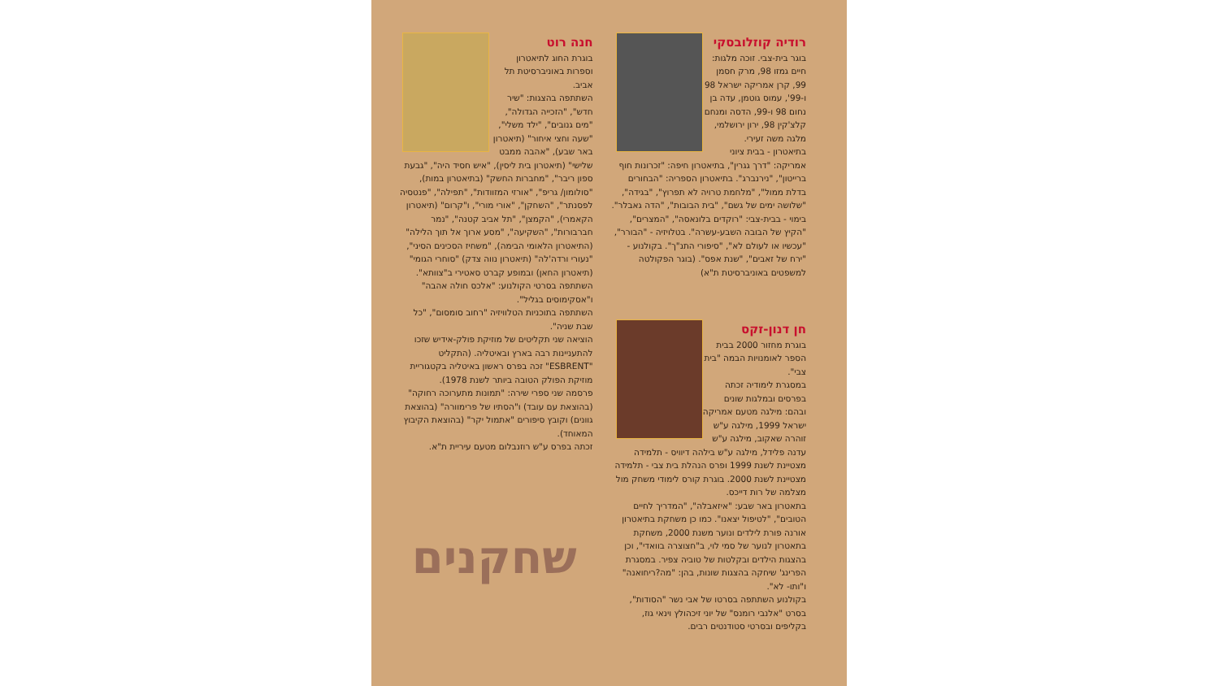רודיה קוזלובסקי
בוגר בית-צבי. זוכה מלגות: חיים גמזו 98, מרק חסמן 99, קרן אמריקה ישראל 98 ו-99', עמוס גוטמן, עדה בן נחום 98 ו-99, הדסה ומנחם קלצ'קין 98, ירון ירושלמי, מלגה משה זעירי.
בתיאטרון - בבית ציוני אמריקה: "דרך גגרין", בתיאטרון חיפה: "זכרונות חוף ברייטון", "נירנברג". בתיאטרון הספריה: "הבחורים בדלת ממול", "מלחמת טרויה לא תפרוץ", "בגידה", "שלושה ימים של גשם", "בית הבובות", "הדה גאבלר". בימוי - בבית-צבי: "רוקדים בלונאסה", "המצרים", "הקיץ של הבובה השבע-עשרה". בטלויזיה - "הבורר", "עכשיו או לעולם לא", "סיפורי התנ"ך". בקולנוע - "ירח של זאבים", "שנת אפס". (בוגר הפקולטה למשפטים באוניברסיטת ת"א)
חן דנון-זקס
בוגרת מחזור 2000 בבית הספר לאומנויות הבמה "בית צבי".
במסגרת לימודיה זכתה בפרסים ובמלגות שונים ובהם: מילגה מטעם אמריקה ישראל 1999, מילגה ע"ש זוהרה שאקוב, מילגה ע"ש עדנה פלידל, מילגה ע"ש בילהה דיוויס - תלמידה מצטיינת לשנת 1999 ופרס הנהלת בית צבי - תלמידה מצטיינת לשנת 2000. בוגרת קורס לימודי משחק מול מצלמה של רות דייכס.
בתאטרון באר שבע: "איזאבלה", "המדריך לחיים הטובים", "לטיפול יצאנו". כמו כן משחקת בתיאטרון אורנה פורת לילדים ונוער משנת 2000, משחקת בתאטרון לנוער של סמי לוי, ב"חצוצרה בוואדי", וכן בהצגות הילדים ובקלטות של טוביה צפיר. במסגרת הפרינג' שיחקה בהצגות שונות, בהן: "מה?ריחואנה" ו"ותו- לא".
בקולנוע השתתפה בסרטו של אבי נשר "הסודות", בסרט "אלנבי רומנס" של יוני זיכהולץ וינאי גוז, בקליפים ובסרטי סטודנטים רבים.
חנה רוט
בוגרת החוג לתיאטרון וספרות באוניברסיטת תל אביב.
השתתפה בהצגות: "שיר חדש", "הזכייה הגדולה", "מים גנובים", "ילד משלי", "שעה וחצי איחור" (תיאטרון באר שבע), "אהבה ממבט שלישי" (תיאטרון בית ליסין), "איש חסיד היה", "גבעת ספון ריבר", "מחברות החשק" (בתיאטרון במות), "סולומון/ גריפ", "אורזי המזוודות", "תפילה", "פנטסיה לפסנתר", "השחקן", "אורי מורי", ו"קרום" (תיאטרון הקאמרי), "הקמצן", "תל אביב קטנה", "נמר חברבורות", "השקיעה", "מסע ארוך אל תוך הלילה" (התיאטרון הלאומי הבימה), "משחיז הסכינים הסיני", "נעורי ורדה'לה" (תיאטרון נווה צדק) "סוחרי הגומי" (תיאטרון החאן) ובמופע קברט סאטירי ב"צוותא".
השתתפה בסרטי הקולנוע: "אלכס חולה אהבה" ו"אסקימוסים בגליל".
השתתפה בתוכניות הטלוויזיה "רחוב סומסום", "כל שבת שניה".
הוציאה שני תקליטים של מוזיקת פולק-אידיש שזכו להתעניינות רבה בארץ ובאיטליה. (התקליט "ESBRENT" זכה בפרס ראשון באיטליה בקטגוריית מוזיקת הפולק הטובה ביותר לשנת 1978).
פרסמה שני ספרי שירה: "תמונות מתערוכה רחוקה" (בהוצאת עם עובד) ו"הסתיו של פרימוורה" (בהוצאת גוונים) וקובץ סיפורים "אתמול יקר" (בהוצאת הקיבוץ המאוחד).
זכתה בפרס ע"ש רוזנבלום מטעם עיריית ת"א.
שחקנים